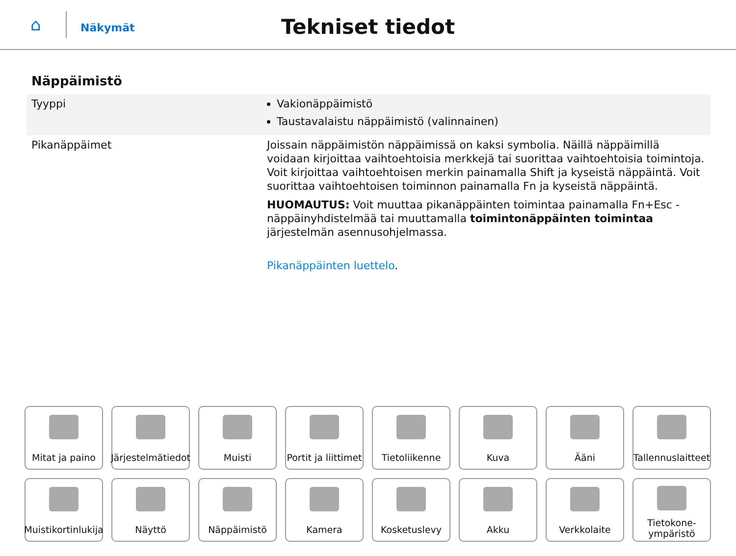⌂
Näkymät
Tekniset tiedot
Näppäimistö
| Tyyppi | Vakionäppäimistö Taustavalaistu näppäimistö (valinnainen) |
| Pikanäppäimet | Joissain näppäimistön näppäimissä on kaksi symbolia. Näillä näppäimillä voidaan kirjoittaa vaihtoehtoisia merkkejä tai suorittaa vaihtoehtoisia toimintoja. Voit kirjoittaa vaihtoehtoisen merkin painamalla Shift ja kyseistä näppäintä. Voit suorittaa vaihtoehtoisen toiminnon painamalla Fn ja kyseistä näppäintä. HUOMAUTUS: Voit muuttaa pikanäppäinten toimintaa painamalla Fn+Esc -näppäinyhdistelmää tai muuttamalla toimintonäppäinten toimintaa järjestelmän asennusohjelmassa. Pikanäppäinten luettelo . |
Mitat ja paino
Järjestelmätiedot
Muisti
Portit ja liittimet
Tietoliikenne
Kuva
Ääni
Tallennuslaitteet
Muistikortinlukija
Näyttö
Näppäimistö
Kamera
Kosketuslevy
Akku
Verkkolaite
Tietokone-
ympäristö